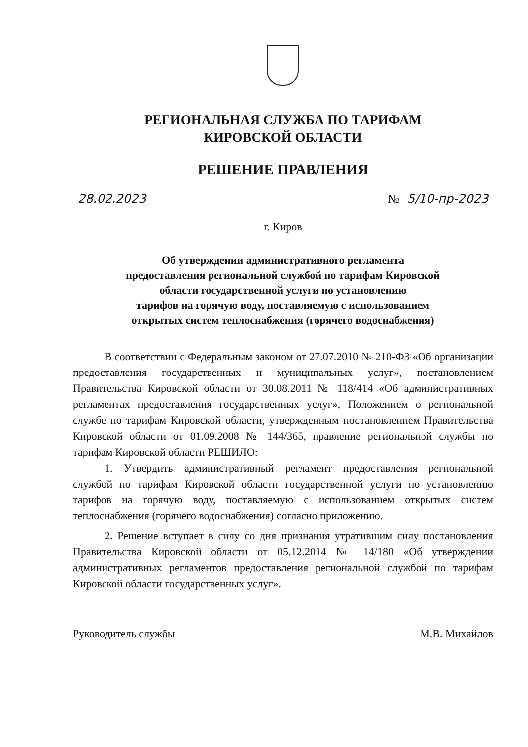РЕГИОНАЛЬНАЯ СЛУЖБА ПО ТАРИФАМ
КИРОВСКОЙ ОБЛАСТИ
РЕШЕНИЕ ПРАВЛЕНИЯ
28.02.2023 № 5/10-пр-2023
г. Киров
Об утверждении административного регламента
предоставления региональной службой по тарифам Кировской
области государственной услуги по установлению
тарифов на горячую воду, поставляемую с использованием
открытых систем теплоснабжения (горячего водоснабжения)
В соответствии с Федеральным законом от 27.07.2010 № 210-ФЗ «Об организации предоставления государственных и муниципальных услуг», постановлением Правительства Кировской области от 30.08.2011 № 118/414 «Об административных регламентах предоставления государственных услуг», Положением о региональной службе по тарифам Кировской области, утвержденным постановлением Правительства Кировской области от 01.09.2008 № 144/365, правление региональной службы по тарифам Кировской области РЕШИЛО:
1. Утвердить административный регламент предоставления региональной службой по тарифам Кировской области государственной услуги по установлению тарифов на горячую воду, поставляемую с использованием открытых систем теплоснабжения (горячего водоснабжения) согласно приложению.
2. Решение вступает в силу со дня признания утратившим силу постановления Правительства Кировской области от 05.12.2014 № 14/180 «Об утверждении административных регламентов предоставления региональной службой по тарифам Кировской области государственных услуг».
Руководитель службы М.В. Михайлов